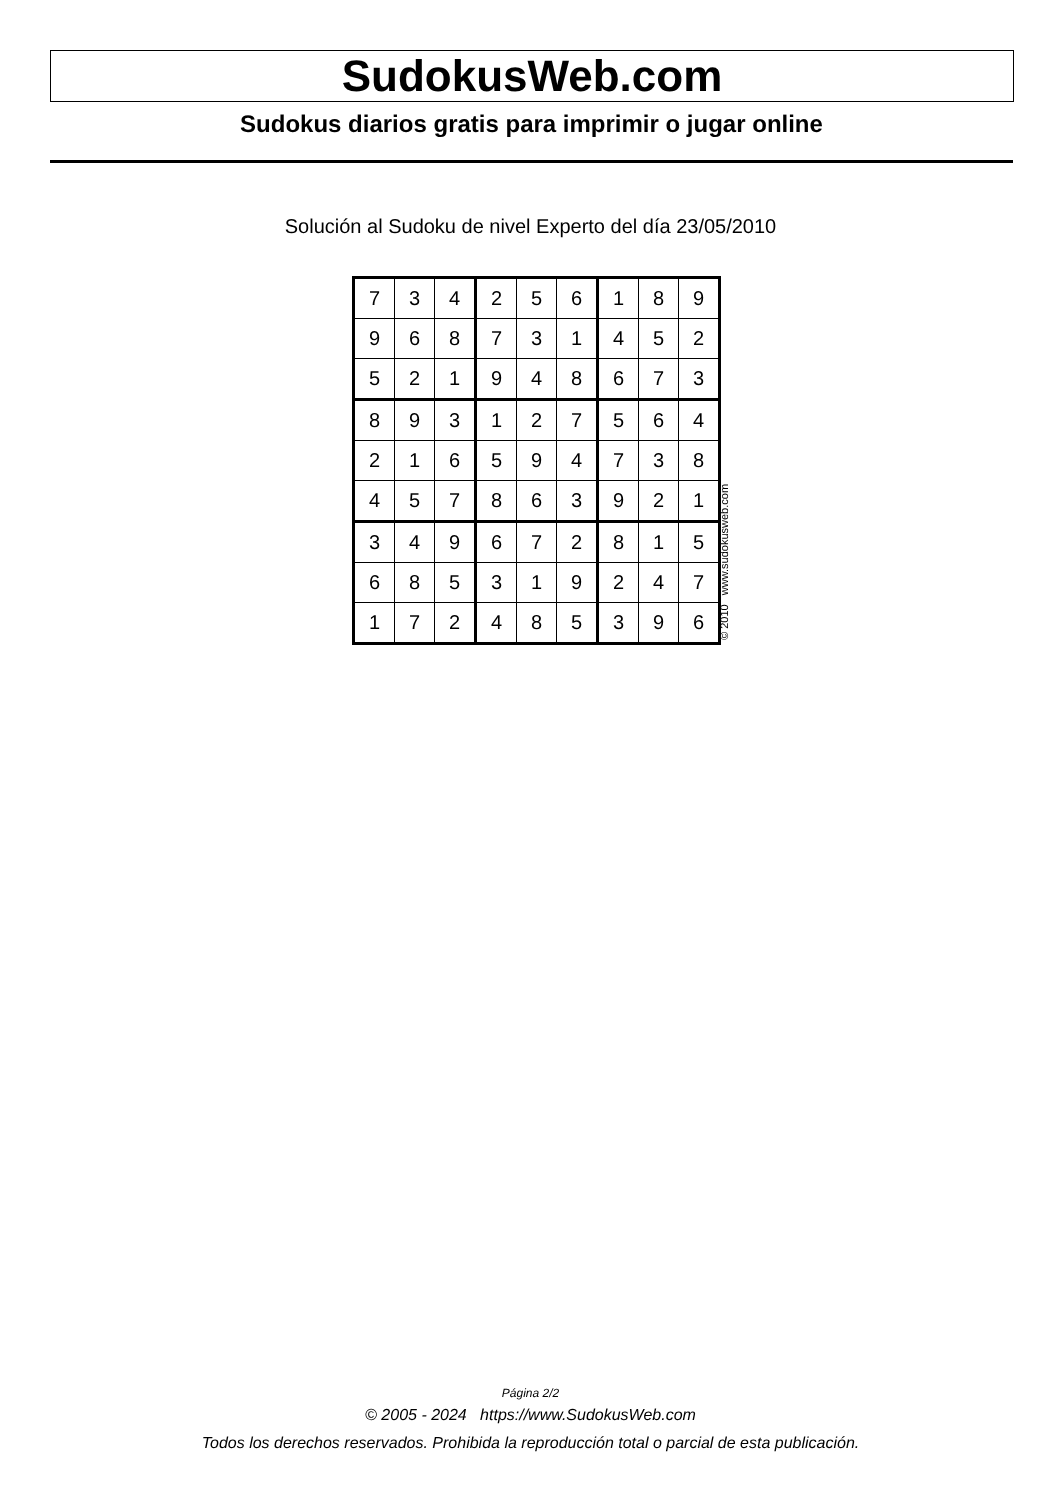SudokusWeb.com
Sudokus diarios gratis para imprimir o jugar online
Solución al Sudoku de nivel Experto del día 23/05/2010
| 7 | 3 | 4 | 2 | 5 | 6 | 1 | 8 | 9 |
| 9 | 6 | 8 | 7 | 3 | 1 | 4 | 5 | 2 |
| 5 | 2 | 1 | 9 | 4 | 8 | 6 | 7 | 3 |
| 8 | 9 | 3 | 1 | 2 | 7 | 5 | 6 | 4 |
| 2 | 1 | 6 | 5 | 9 | 4 | 7 | 3 | 8 |
| 4 | 5 | 7 | 8 | 6 | 3 | 9 | 2 | 1 |
| 3 | 4 | 9 | 6 | 7 | 2 | 8 | 1 | 5 |
| 6 | 8 | 5 | 3 | 1 | 9 | 2 | 4 | 7 |
| 1 | 7 | 2 | 4 | 8 | 5 | 3 | 9 | 6 |
© 2010 www.sudokusweb.com
Página 2/2
© 2005 - 2024 https://www.SudokusWeb.com
Todos los derechos reservados. Prohibida la reproducción total o parcial de esta publicación.